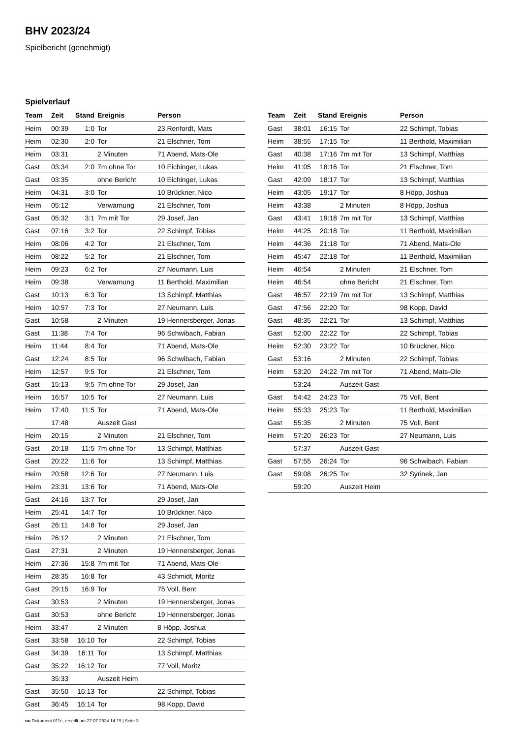BHV 2023/24
Spielbericht (genehmigt)
Spielverlauf
| Team | Zeit | Stand | Ereignis | Person |
| --- | --- | --- | --- | --- |
| Heim | 00:39 | 1:0 | Tor | 23 Renfordt, Mats |
| Heim | 02:30 | 2:0 | Tor | 21 Elschner, Tom |
| Heim | 03:31 | | 2 Minuten | 71 Abend, Mats-Ole |
| Gast | 03:34 | 2:0 | 7m ohne Tor | 10 Eichinger, Lukas |
| Gast | 03:35 | | ohne Bericht | 10 Eichinger, Lukas |
| Heim | 04:31 | 3:0 | Tor | 10 Brückner, Nico |
| Heim | 05:12 | | Verwarnung | 21 Elschner, Tom |
| Gast | 05:32 | 3:1 | 7m mit Tor | 29 Josef, Jan |
| Gast | 07:16 | 3:2 | Tor | 22 Schimpf, Tobias |
| Heim | 08:06 | 4:2 | Tor | 21 Elschner, Tom |
| Heim | 08:22 | 5:2 | Tor | 21 Elschner, Tom |
| Heim | 09:23 | 6:2 | Tor | 27 Neumann, Luis |
| Heim | 09:38 | | Verwarnung | 11 Berthold, Maximilian |
| Gast | 10:13 | 6:3 | Tor | 13 Schimpf, Matthias |
| Heim | 10:57 | 7:3 | Tor | 27 Neumann, Luis |
| Gast | 10:58 | | 2 Minuten | 19 Hennersberger, Jonas |
| Gast | 11:38 | 7:4 | Tor | 96 Schwibach, Fabian |
| Heim | 11:44 | 8:4 | Tor | 71 Abend, Mats-Ole |
| Gast | 12:24 | 8:5 | Tor | 96 Schwibach, Fabian |
| Heim | 12:57 | 9:5 | Tor | 21 Elschner, Tom |
| Gast | 15:13 | 9:5 | 7m ohne Tor | 29 Josef, Jan |
| Heim | 16:57 | 10:5 | Tor | 27 Neumann, Luis |
| Heim | 17:40 | 11:5 | Tor | 71 Abend, Mats-Ole |
| | 17:48 | | Auszeit Gast | |
| Heim | 20:15 | | 2 Minuten | 21 Elschner, Tom |
| Gast | 20:18 | 11:5 | 7m ohne Tor | 13 Schimpf, Matthias |
| Gast | 20:22 | 11:6 | Tor | 13 Schimpf, Matthias |
| Heim | 20:58 | 12:6 | Tor | 27 Neumann, Luis |
| Heim | 23:31 | 13:6 | Tor | 71 Abend, Mats-Ole |
| Gast | 24:16 | 13:7 | Tor | 29 Josef, Jan |
| Heim | 25:41 | 14:7 | Tor | 10 Brückner, Nico |
| Gast | 26:11 | 14:8 | Tor | 29 Josef, Jan |
| Heim | 26:12 | | 2 Minuten | 21 Elschner, Tom |
| Gast | 27:31 | | 2 Minuten | 19 Hennersberger, Jonas |
| Heim | 27:36 | 15:8 | 7m mit Tor | 71 Abend, Mats-Ole |
| Heim | 28:35 | 16:8 | Tor | 43 Schmidt, Moritz |
| Gast | 29:15 | 16:9 | Tor | 75 Voll, Bent |
| Gast | 30:53 | | 2 Minuten | 19 Hennersberger, Jonas |
| Gast | 30:53 | | ohne Bericht | 19 Hennersberger, Jonas |
| Heim | 33:47 | | 2 Minuten | 8 Höpp, Joshua |
| Gast | 33:58 | 16:10 | Tor | 22 Schimpf, Tobias |
| Gast | 34:39 | 16:11 | Tor | 13 Schimpf, Matthias |
| Gast | 35:22 | 16:12 | Tor | 77 Voll, Moritz |
| | 35:33 | | Auszeit Heim | |
| Gast | 35:50 | 16:13 | Tor | 22 Schimpf, Tobias |
| Gast | 36:45 | 16:14 | Tor | 98 Kopp, David |
| Team | Zeit | Stand | Ereignis | Person |
| --- | --- | --- | --- | --- |
| Gast | 38:01 | 16:15 | Tor | 22 Schimpf, Tobias |
| Heim | 38:55 | 17:15 | Tor | 11 Berthold, Maximilian |
| Gast | 40:38 | 17:16 | 7m mit Tor | 13 Schimpf, Matthias |
| Heim | 41:05 | 18:16 | Tor | 21 Elschner, Tom |
| Gast | 42:09 | 18:17 | Tor | 13 Schimpf, Matthias |
| Heim | 43:05 | 19:17 | Tor | 8 Höpp, Joshua |
| Heim | 43:38 | | 2 Minuten | 8 Höpp, Joshua |
| Gast | 43:41 | 19:18 | 7m mit Tor | 13 Schimpf, Matthias |
| Heim | 44:25 | 20:18 | Tor | 11 Berthold, Maximilian |
| Heim | 44:36 | 21:18 | Tor | 71 Abend, Mats-Ole |
| Heim | 45:47 | 22:18 | Tor | 11 Berthold, Maximilian |
| Heim | 46:54 | | 2 Minuten | 21 Elschner, Tom |
| Heim | 46:54 | | ohne Bericht | 21 Elschner, Tom |
| Gast | 46:57 | 22:19 | 7m mit Tor | 13 Schimpf, Matthias |
| Gast | 47:56 | 22:20 | Tor | 98 Kopp, David |
| Gast | 48:35 | 22:21 | Tor | 13 Schimpf, Matthias |
| Gast | 52:00 | 22:22 | Tor | 22 Schimpf, Tobias |
| Heim | 52:30 | 23:22 | Tor | 10 Brückner, Nico |
| Gast | 53:16 | | 2 Minuten | 22 Schimpf, Tobias |
| Heim | 53:20 | 24:22 | 7m mit Tor | 71 Abend, Mats-Ole |
| | 53:24 | | Auszeit Gast | |
| Gast | 54:42 | 24:23 | Tor | 75 Voll, Bent |
| Heim | 55:33 | 25:23 | Tor | 11 Berthold, Maximilian |
| Gast | 55:35 | | 2 Minuten | 75 Voll, Bent |
| Heim | 57:20 | 26:23 | Tor | 27 Neumann, Luis |
| | 57:37 | | Auszeit Gast | |
| Gast | 57:55 | 26:24 | Tor | 96 Schwibach, Fabian |
| Gast | 59:08 | 26:25 | Tor | 32 Syrinek, Jan |
| | 59:20 | | Auszeit Heim | |
nu.Dokument 011e, erstellt am 22.07.2024 14:19 | Seite 3